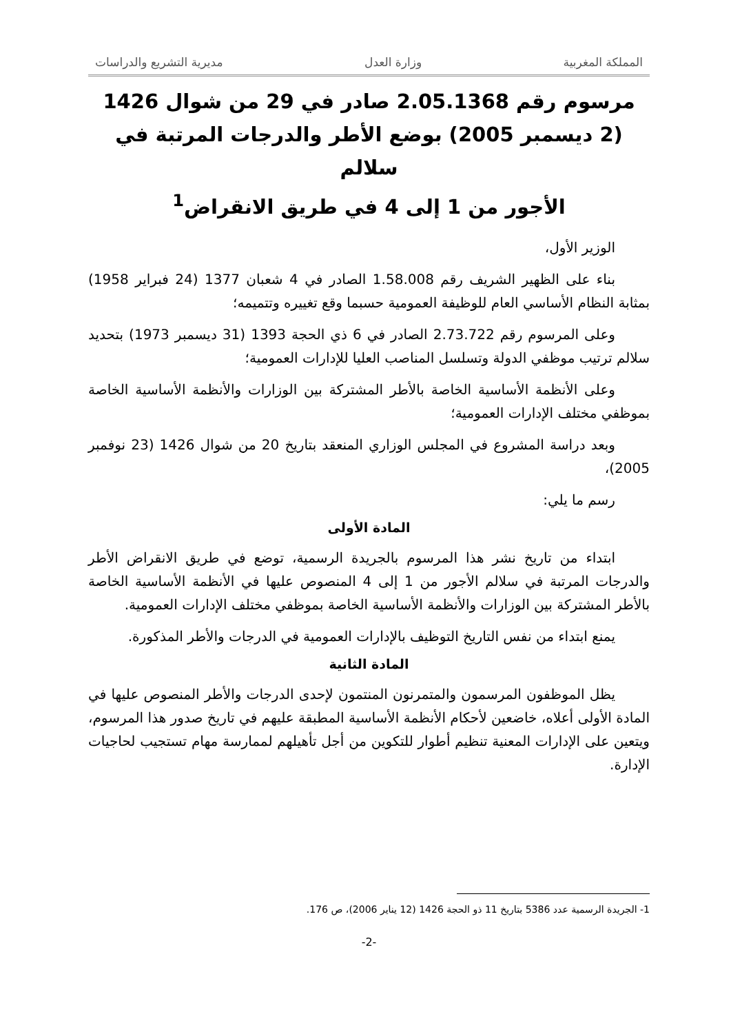المملكة المغربية وزارة العدل مديرية التشريع والدراسات
مرسوم رقم 2.05.1368 صادر في 29 من شوال 1426
(2 ديسمبر 2005) بوضع الأطر والدرجات المرتبة في سلالم
الأجور من 1 إلى 4 في طريق الانقراض<sup>1</sup>
الوزير الأول،
بناء على الظهير الشريف رقم 1.58.008 الصادر في 4 شعبان 1377 (24 فبراير 1958) بمثابة النظام الأساسي العام للوظيفة العمومية حسبما وقع تغييره وتتميمه؛
وعلى المرسوم رقم 2.73.722 الصادر في 6 ذي الحجة 1393 (31 ديسمبر 1973) بتحديد سلالم ترتيب موظفي الدولة وتسلسل المناصب العليا للإدارات العمومية؛
وعلى الأنظمة الأساسية الخاصة بالأطر المشتركة بين الوزارات والأنظمة الأساسية الخاصة بموظفي مختلف الإدارات العمومية؛
وبعد دراسة المشروع في المجلس الوزاري المنعقد بتاريخ 20 من شوال 1426 (23 نوفمبر 2005)،
رسم ما يلي:
المادة الأولى
ابتداء من تاريخ نشر هذا المرسوم بالجريدة الرسمية، توضع في طريق الانقراض الأطر والدرجات المرتبة في سلالم الأجور من 1 إلى 4 المنصوص عليها في الأنظمة الأساسية الخاصة بالأطر المشتركة بين الوزارات والأنظمة الأساسية الخاصة بموظفي مختلف الإدارات العمومية.
يمنع ابتداء من نفس التاريخ التوظيف بالإدارات العمومية في الدرجات والأطر المذكورة.
المادة الثانية
يظل الموظفون المرسمون والمتمرنون المنتمون لإحدى الدرجات والأطر المنصوص عليها في المادة الأولى أعلاه، خاضعين لأحكام الأنظمة الأساسية المطبقة عليهم في تاريخ صدور هذا المرسوم، ويتعين على الإدارات المعنية تنظيم أطوار للتكوين من أجل تأهيلهم لممارسة مهام تستجيب لحاجيات الإدارة.
1- الجريدة الرسمية عدد 5386 بتاريخ 11 ذو الحجة 1426 (12 يناير 2006)، ص 176.
-2-